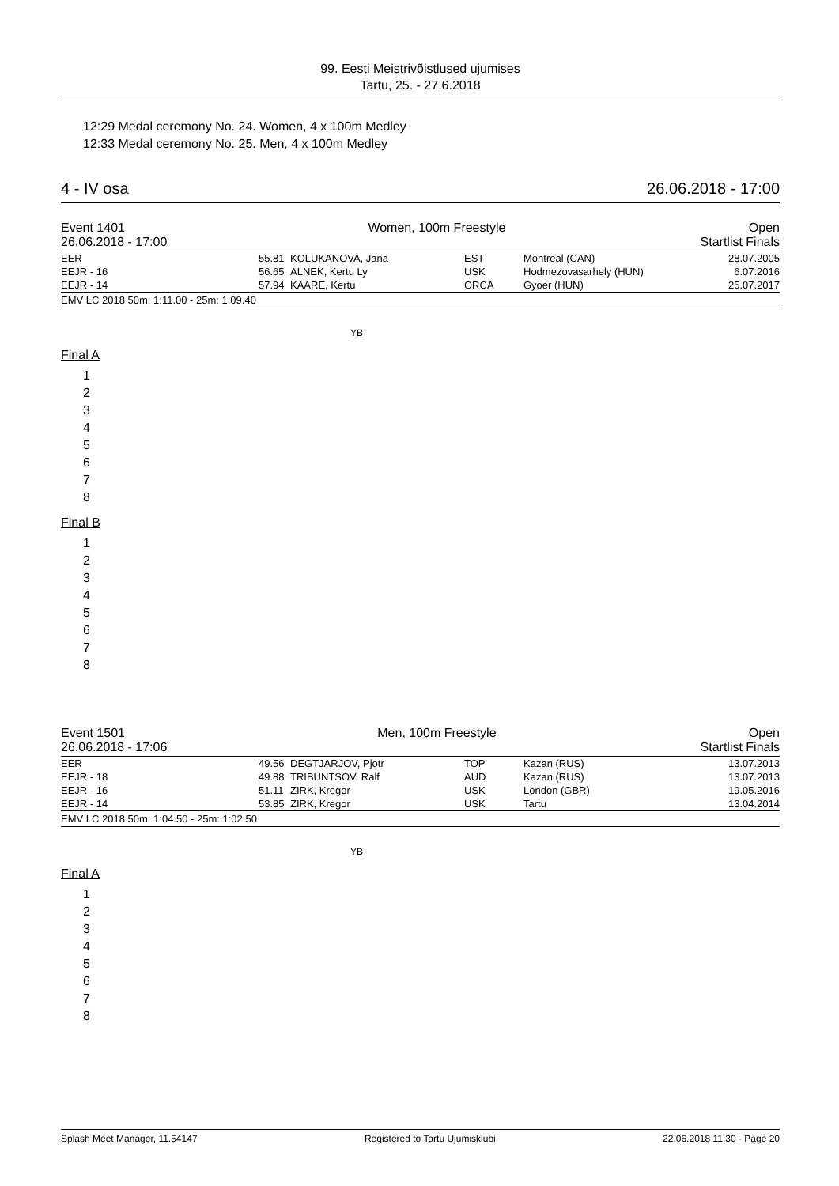99. Eesti Meistrivõistlused ujumises
Tartu, 25. - 27.6.2018
12:29 Medal ceremony No. 24. Women, 4 x 100m Medley
12:33 Medal ceremony No. 25. Men, 4 x 100m Medley
4 - IV osa 26.06.2018 - 17:00
Event 1401 Women, 100m Freestyle Open
26.06.2018 - 17:00 Startlist Finals
| EER | 55.81 | KOLUKANOVA, Jana | EST | Montreal (CAN) | 28.07.2005 |
| EEJR - 16 | 56.65 | ALNEK, Kertu Ly | USK | Hodmezovasarhely (HUN) | 6.07.2016 |
| EEJR - 14 | 57.94 | KAARE, Kertu | ORCA | Gyoer (HUN) | 25.07.2017 |
EMV LC 2018 50m: 1:11.00 - 25m: 1:09.40
YB
Final A
1
2
3
4
5
6
7
8
Final B
1
2
3
4
5
6
7
8
Event 1501 Men, 100m Freestyle Open
26.06.2018 - 17:06 Startlist Finals
| EER | 49.56 | DEGTJARJOV, Pjotr | TOP | Kazan (RUS) | 13.07.2013 |
| EEJR - 18 | 49.88 | TRIBUNTSOV, Ralf | AUD | Kazan (RUS) | 13.07.2013 |
| EEJR - 16 | 51.11 | ZIRK, Kregor | USK | London (GBR) | 19.05.2016 |
| EEJR - 14 | 53.85 | ZIRK, Kregor | USK | Tartu | 13.04.2014 |
EMV LC 2018 50m: 1:04.50 - 25m: 1:02.50
YB
Final A
1
2
3
4
5
6
7
8
Splash Meet Manager, 11.54147 Registered to Tartu Ujumisklubi 22.06.2018 11:30 - Page 20